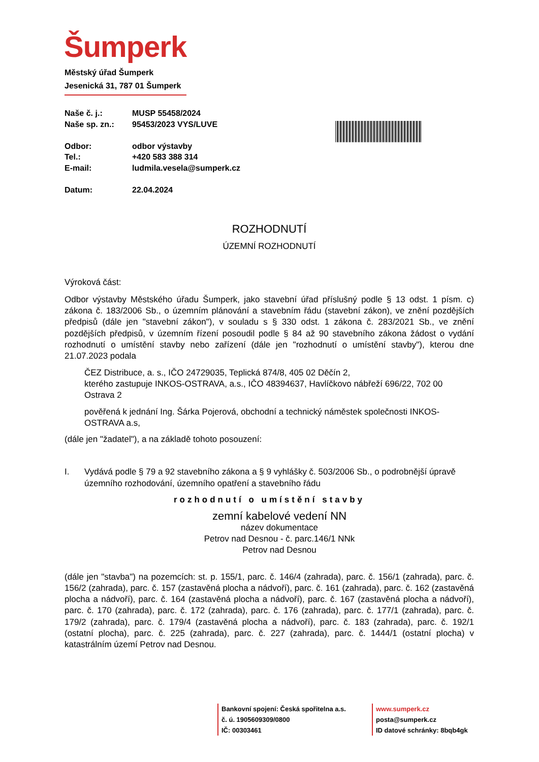Šumperk
Městský úřad Šumperk
Jesenická 31, 787 01 Šumperk
| Naše č. j.: | MUSP 55458/2024 |
| Naše sp. zn.: | 95453/2023 VYS/LUVE |
| Odbor: | odbor výstavby |
| Tel.: | +420 583 388 314 |
| E-mail: | ludmila.vesela@sumperk.cz |
| Datum: | 22.04.2024 |
ROZHODNUTÍ
ÚZEMNÍ ROZHODNUTÍ
Výroková část:
Odbor výstavby Městského úřadu Šumperk, jako stavební úřad příslušný podle § 13 odst. 1 písm. c) zákona č. 183/2006 Sb., o územním plánování a stavebním řádu (stavební zákon), ve znění pozdějších předpisů (dále jen "stavební zákon"), v souladu s § 330 odst. 1 zákona č. 283/2021 Sb., ve znění pozdějších předpisů, v územním řízení posoudil podle § 84 až 90 stavebního zákona žádost o vydání rozhodnutí o umístění stavby nebo zařízení (dále jen "rozhodnutí o umístění stavby"), kterou dne 21.07.2023 podala
ČEZ Distribuce, a. s., IČO 24729035, Teplická 874/8, 405 02 Děčín 2,
kterého zastupuje INKOS-OSTRAVA, a.s., IČO 48394637, Havlíčkovo nábřeží 696/22, 702 00 Ostrava 2
pověřená k jednání Ing. Šárka Pojerová, obchodní a technický náměstek společnosti INKOS-OSTRAVA a.s,
(dále jen "žadatel"), a na základě tohoto posouzení:
I. Vydává podle § 79 a 92 stavebního zákona a § 9 vyhlášky č. 503/2006 Sb., o podrobnější úpravě územního rozhodování, územního opatření a stavebního řádu
rozhodnutí o umístění stavby
zemní kabelové vedení NN
název dokumentace
Petrov nad Desnou - č. parc.146/1 NNk
Petrov nad Desnou
(dále jen "stavba") na pozemcích: st. p. 155/1, parc. č. 146/4 (zahrada), parc. č. 156/1 (zahrada), parc. č. 156/2 (zahrada), parc. č. 157 (zastavěná plocha a nádvoří), parc. č. 161 (zahrada), parc. č. 162 (zastavěná plocha a nádvoří), parc. č. 164 (zastavěná plocha a nádvoří), parc. č. 167 (zastavěná plocha a nádvoří), parc. č. 170 (zahrada), parc. č. 172 (zahrada), parc. č. 176 (zahrada), parc. č. 177/1 (zahrada), parc. č. 179/2 (zahrada), parc. č. 179/4 (zastavěná plocha a nádvoří), parc. č. 183 (zahrada), parc. č. 192/1 (ostatní plocha), parc. č. 225 (zahrada), parc. č. 227 (zahrada), parc. č. 1444/1 (ostatní plocha) v katastrálním území Petrov nad Desnou.
Bankovní spojení: Česká spořitelna a.s.
č. ú. 1905609309/0800
IČ: 00303461
www.sumperk.cz
posta@sumperk.cz
ID datové schránky: 8bqb4gk